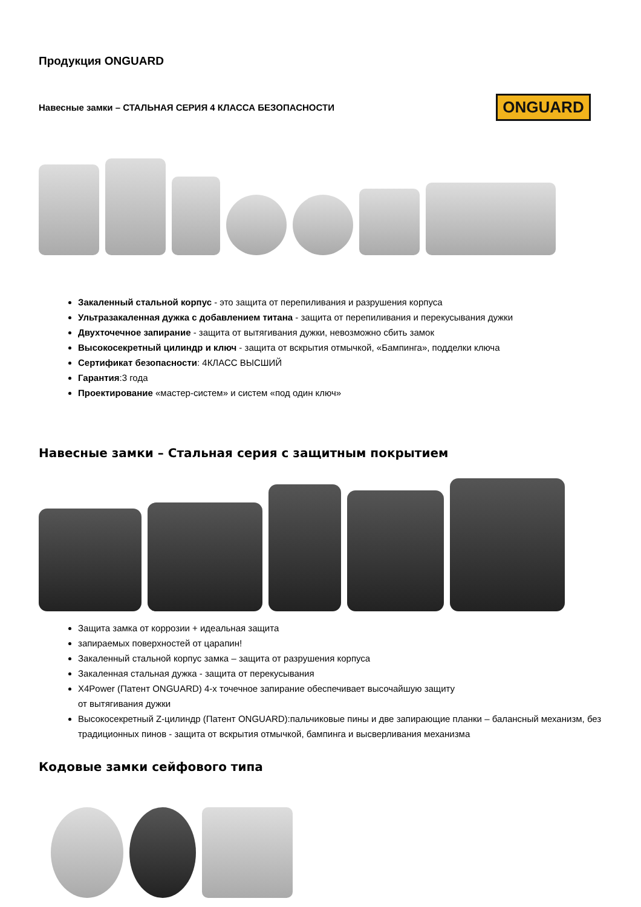Продукция ONGUARD
Навесные замки – СТАЛЬНАЯ СЕРИЯ 4 КЛАССА БЕЗОПАСНОСТИ
ONGUARD
Закаленный стальной корпус - это защита от перепиливания и разрушения корпуса
Ультразакаленная дужка с добавлением титана - защита от перепиливания и перекусывания дужки
Двухточечное запирание - защита от вытягивания дужки, невозможно сбить замок
Высокосекретный цилиндр и ключ - защита от вскрытия отмычкой, «Бампинга», подделки ключа
Сертификат безопасности: 4КЛАСС ВЫСШИЙ
Гарантия:3 года
Проектирование «мастер-систем» и систем «под один ключ»
Навесные замки – Стальная серия с защитным покрытием
Защита замка от коррозии + идеальная защита
запираемых поверхностей от царапин!
Закаленный стальной корпус замка – защита от разрушения корпуса
Закаленная стальная дужка - защита от перекусывания
X4Power (Патент ONGUARD) 4-х точечное запирание обеспечивает высочайшую защиту
от вытягивания дужки
Высокосекретный Z-цилиндр (Патент ONGUARD):пальчиковые пины и две запирающие планки – балансный механизм, без традиционных пинов - защита от вскрытия отмычкой, бампинга и высверливания механизма
Кодовые замки сейфового типа